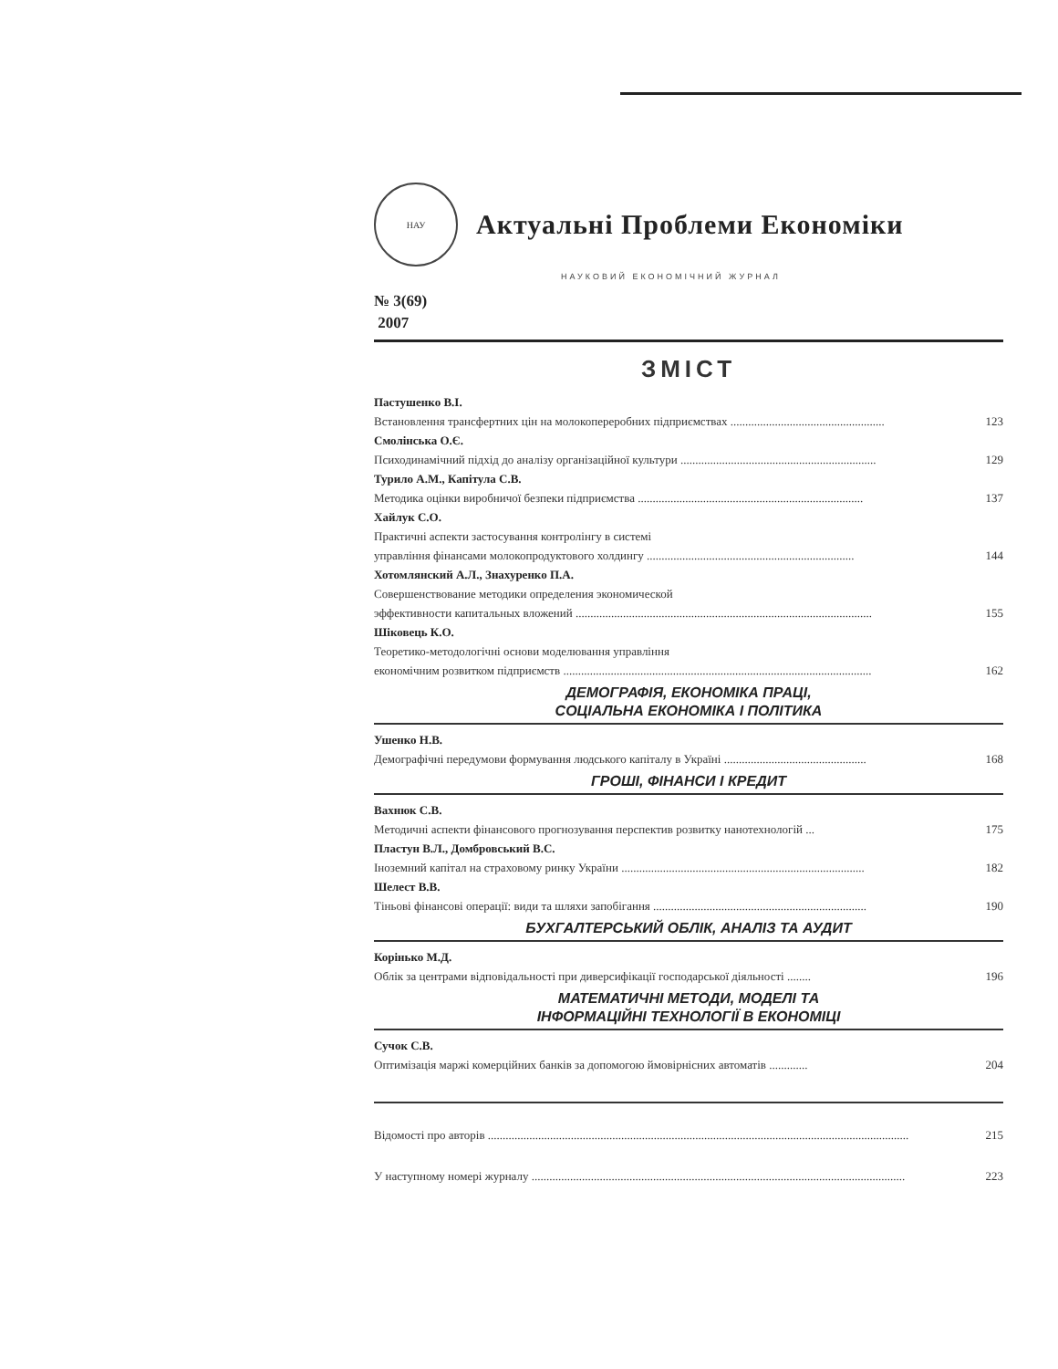НАУ
Актуальні Проблеми Економіки
НАУКОВИЙ ЕКОНОМІЧНИЙ ЖУРНАЛ
№ 3(69)
2007
ЗМІСТ
Пастушенко В.І.
Встановлення трансфертних цін на молокопереробних підприємствах .................................................... 123
Смолінська О.Є.
Психодинамічний підхід до аналізу організаційної культури .................................................................. 129
Турило А.М., Капітула С.В.
Методика оцінки виробничої безпеки підприємства ............................................................................ 137
Хайлук С.О.
Практичні аспекти застосування контролінгу в системі
управління фінансами молокопродуктового холдингу ...................................................................... 144
Хотомлянский А.Л., Знахуренко П.А.
Совершенствование методики определения экономической
эффективности капитальных вложений .................................................................................................... 155
Шіковець К.О.
Теоретико-методологічні основи моделювання управління
економічним розвитком підприємств ........................................................................................................ 162
ДЕМОГРАФІЯ, ЕКОНОМІКА ПРАЦІ,
СОЦІАЛЬНА ЕКОНОМІКА І ПОЛІТИКА
Ушенко Н.В.
Демографічні передумови формування людського капіталу в Україні ................................................ 168
ГРОШІ, ФІНАНСИ І КРЕДИТ
Вахнюк С.В.
Методичні аспекти фінансового прогнозування перспектив розвитку нанотехнологій ... 175
Пластун В.Л., Домбровський В.С.
Іноземний капітал на страховому ринку України .................................................................................. 182
Шелест В.В.
Тіньові фінансові операції: види та шляхи запобігання ........................................................................ 190
БУХГАЛТЕРСЬКИЙ ОБЛІК, АНАЛІЗ ТА АУДИТ
Корінько М.Д.
Облік за центрами відповідальності при диверсифікації господарської діяльності ........ 196
МАТЕМАТИЧНІ МЕТОДИ, МОДЕЛІ ТА
ІНФОРМАЦІЙНІ ТЕХНОЛОГІЇ В ЕКОНОМІЦІ
Сучок С.В.
Оптимізація маржі комерційних банків за допомогою ймовірнісних автоматів ............. 204
Відомості про авторів .............................................................................................................................................. 215
У наступному номері журналу .............................................................................................................................. 223